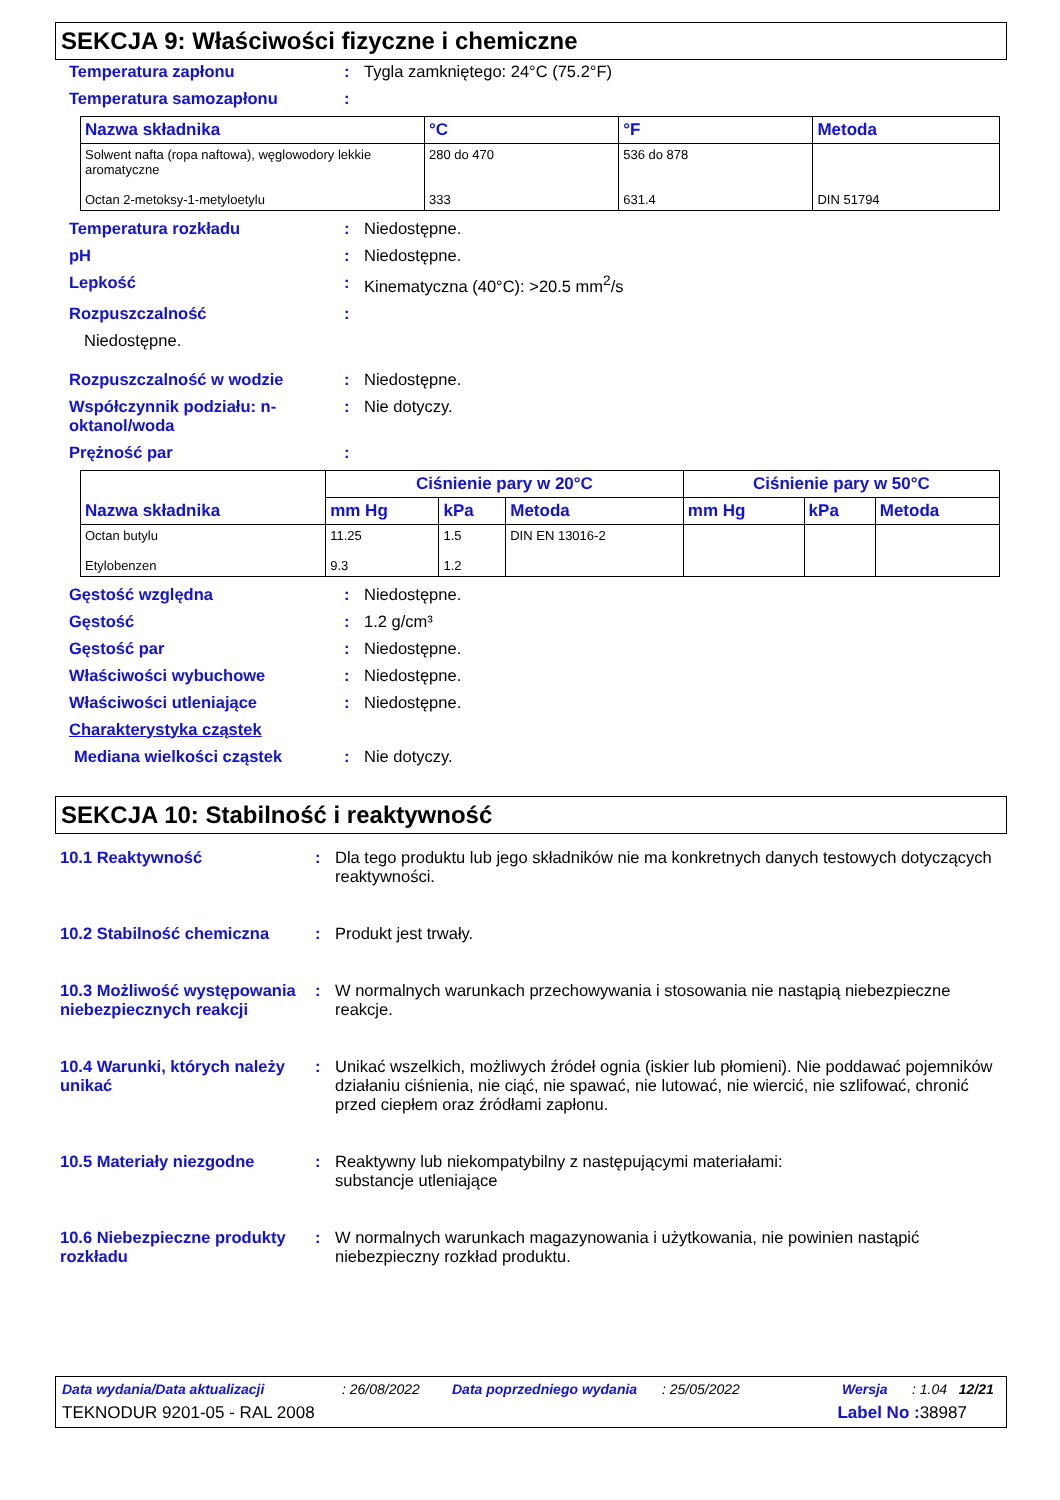SEKCJA 9: Właściwości fizyczne i chemiczne
Temperatura zapłonu : Tygla zamkniętego: 24°C (75.2°F)
Temperatura samozapłonu :
| Nazwa składnika | °C | °F | Metoda |
| --- | --- | --- | --- |
| Solwent nafta (ropa naftowa), węglowodory lekkie aromatyczne Octan 2-metoksy-1-metyloetylu | 280 do 470 333 | 536 do 878 631.4 | DIN 51794 |
Temperatura rozkładu : Niedostępne.
pH : Niedostępne.
Lepkość : Kinematyczna (40°C): >20.5 mm<sup>2</sup>/s
Rozpuszczalność :
Niedostępne.
Rozpuszczalność w wodzie : Niedostępne.
Współczynnik podziału: n-oktanol/woda
: Nie dotyczy.
Prężność par :
| Nazwa składnika | Ciśnienie pary w 20°C | | | Ciśnienie pary w 50°C | | |
| --- | --- | --- | --- | --- | --- | --- |
| | mm Hg | kPa | Metoda | mm Hg | kPa | Metoda |
| Octan butylu Etylobenzen | 11.25 9.3 | 1.5 1.2 | DIN EN 13016-2 | | | |
Gęstość względna : Niedostępne.
Gęstość : 1.2 g/cm³
Gęstość par : Niedostępne.
Właściwości wybuchowe : Niedostępne.
Właściwości utleniające : Niedostępne.
Charakterystyka cząstek
Mediana wielkości cząstek : Nie dotyczy.
SEKCJA 10: Stabilność i reaktywność
10.1 Reaktywność : Dla tego produktu lub jego składników nie ma konkretnych danych testowych dotyczących reaktywności.
10.2 Stabilność chemiczna : Produkt jest trwały.
10.3 Możliwość występowania niebezpiecznych reakcji
: W normalnych warunkach przechowywania i stosowania nie nastąpią niebezpieczne reakcje.
10.4 Warunki, których należy unikać
: Unikać wszelkich, możliwych źródeł ognia (iskier lub płomieni). Nie poddawać pojemników działaniu ciśnienia, nie ciąć, nie spawać, nie lutować, nie wiercić, nie szlifować, chronić przed ciepłem oraz źródłami zapłonu.
10.5 Materiały niezgodne : Reaktywny lub niekompatybilny z następującymi materiałami:
substancje utleniające
10.6 Niebezpieczne produkty rozkładu
: W normalnych warunkach magazynowania i użytkowania, nie powinien nastąpić niebezpieczny rozkład produktu.
Data wydania/Data aktualizacji: 26/08/2022 Data poprzedniego wydania: 25/05/2022 Wersja: 1.04 12/21
TEKNODUR 9201-05 - RAL 2008 Label No : 38987